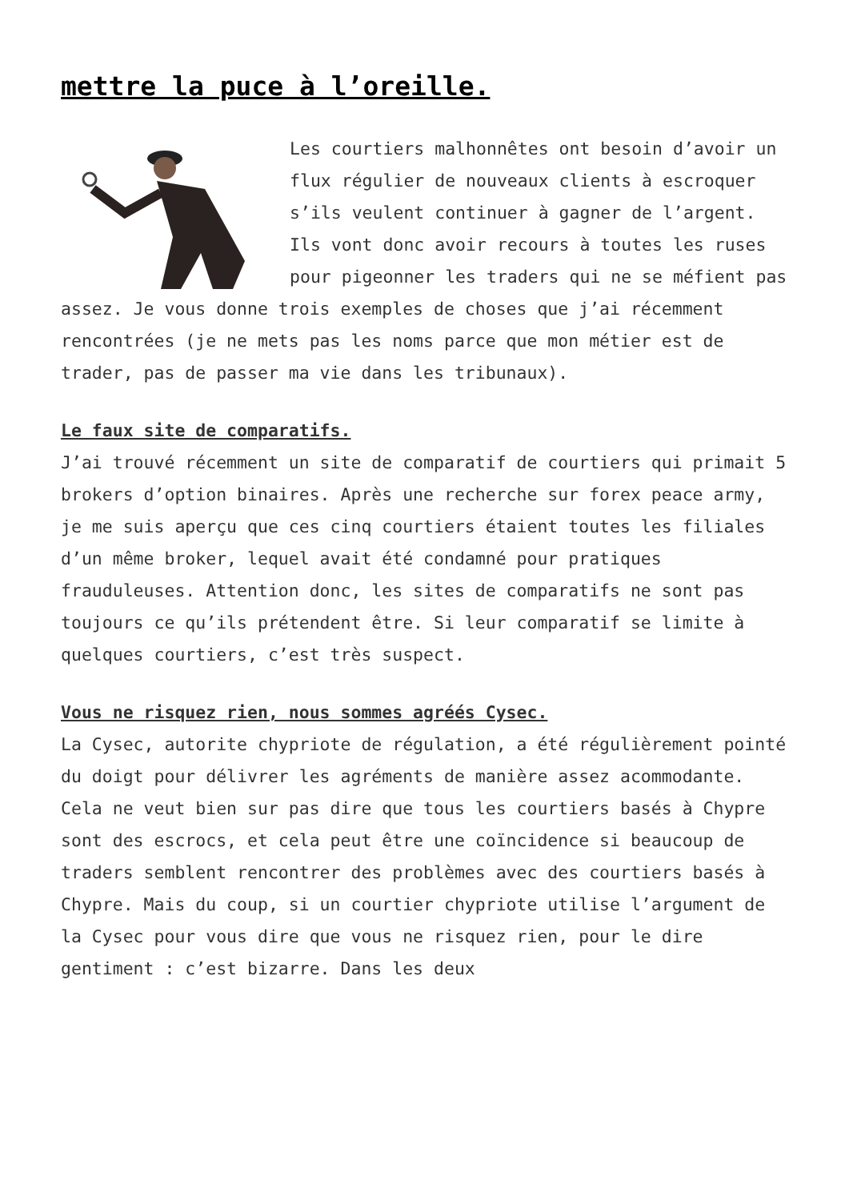mettre la puce à l’oreille.
Les courtiers malhonnêtes ont besoin d’avoir un flux régulier de nouveaux clients à escroquer s’ils veulent continuer à gagner de l’argent. Ils vont donc avoir recours à toutes les ruses pour pigeonner les traders qui ne se méfient pas assez. Je vous donne trois exemples de choses que j’ai récemment rencontrées (je ne mets pas les noms parce que mon métier est de trader, pas de passer ma vie dans les tribunaux).
Le faux site de comparatifs.
J’ai trouvé récemment un site de comparatif de courtiers qui primait 5 brokers d’option binaires. Après une recherche sur forex peace army, je me suis aperçu que ces cinq courtiers étaient toutes les filiales d’un même broker, lequel avait été condamné pour pratiques frauduleuses. Attention donc, les sites de comparatifs ne sont pas toujours ce qu’ils prétendent être. Si leur comparatif se limite à quelques courtiers, c’est très suspect.
Vous ne risquez rien, nous sommes agréés Cysec.
La Cysec, autorite chypriote de régulation, a été régulièrement pointé du doigt pour délivrer les agréments de manière assez acommodante. Cela ne veut bien sur pas dire que tous les courtiers basés à Chypre sont des escrocs, et cela peut être une coïncidence si beaucoup de traders semblent rencontrer des problèmes avec des courtiers basés à Chypre. Mais du coup, si un courtier chypriote utilise l’argument de la Cysec pour vous dire que vous ne risquez rien, pour le dire gentiment : c’est bizarre. Dans les deux